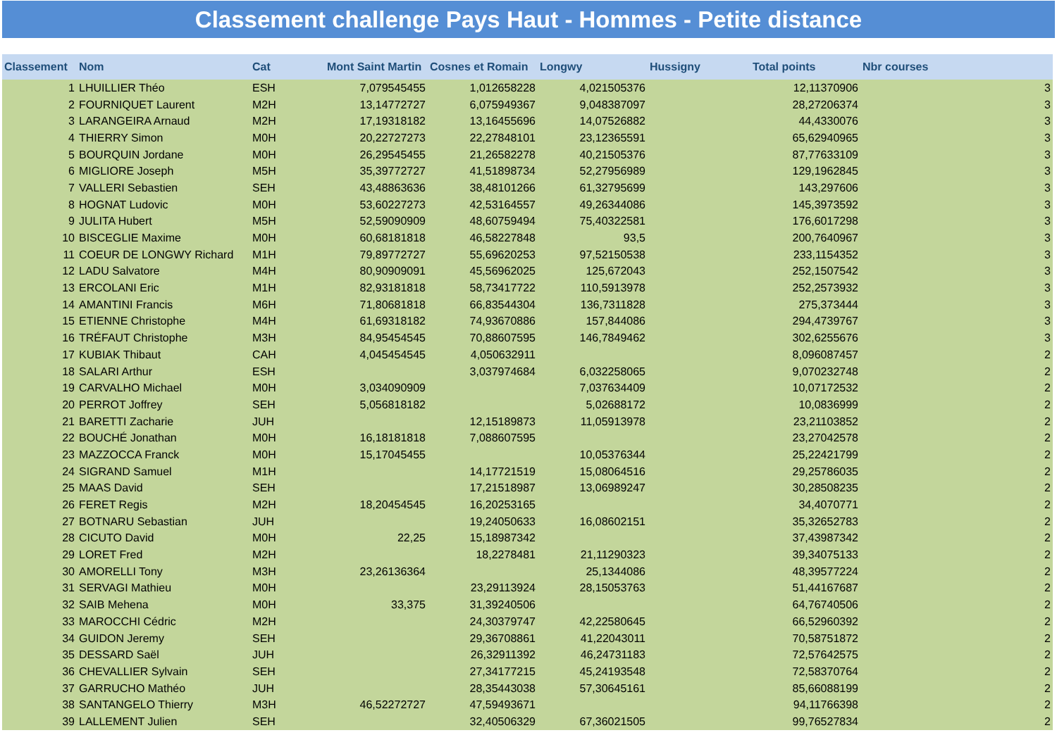Classement challenge Pays Haut - Hommes - Petite distance
| Classement | Nom | Cat | Mont Saint Martin | Cosnes et Romain | Longwy | Hussigny | Total points | Nbr courses |
| --- | --- | --- | --- | --- | --- | --- | --- | --- |
| 1 | LHUILLIER Théo | ESH | 7,079545455 | 1,012658228 | 4,021505376 | | 12,11370906 | 3 |
| 2 | FOURNIQUET Laurent | M2H | 13,14772727 | 6,075949367 | 9,048387097 | | 28,27206374 | 3 |
| 3 | LARANGEIRA Arnaud | M2H | 17,19318182 | 13,16455696 | 14,07526882 | | 44,4330076 | 3 |
| 4 | THIERRY Simon | M0H | 20,22727273 | 22,27848101 | 23,12365591 | | 65,62940965 | 3 |
| 5 | BOURQUIN Jordane | M0H | 26,29545455 | 21,26582278 | 40,21505376 | | 87,77633109 | 3 |
| 6 | MIGLIORE Joseph | M5H | 35,39772727 | 41,51898734 | 52,27956989 | | 129,1962845 | 3 |
| 7 | VALLERI Sebastien | SEH | 43,48863636 | 38,48101266 | 61,32795699 | | 143,297606 | 3 |
| 8 | HOGNAT Ludovic | M0H | 53,60227273 | 42,53164557 | 49,26344086 | | 145,3973592 | 3 |
| 9 | JULITA Hubert | M5H | 52,59090909 | 48,60759494 | 75,40322581 | | 176,6017298 | 3 |
| 10 | BISCEGLIE Maxime | M0H | 60,68181818 | 46,58227848 | 93,5 | | 200,7640967 | 3 |
| 11 | COEUR DE LONGWY Richard | M1H | 79,89772727 | 55,69620253 | 97,52150538 | | 233,1154352 | 3 |
| 12 | LADU Salvatore | M4H | 80,90909091 | 45,56962025 | 125,672043 | | 252,1507542 | 3 |
| 13 | ERCOLANI Eric | M1H | 82,93181818 | 58,73417722 | 110,5913978 | | 252,2573932 | 3 |
| 14 | AMANTINI Francis | M6H | 71,80681818 | 66,83544304 | 136,7311828 | | 275,373444 | 3 |
| 15 | ETIENNE Christophe | M4H | 61,69318182 | 74,93670886 | 157,844086 | | 294,4739767 | 3 |
| 16 | TRÉFAUT Christophe | M3H | 84,95454545 | 70,88607595 | 146,7849462 | | 302,6255676 | 3 |
| 17 | KUBIAK Thibaut | CAH | 4,045454545 | 4,050632911 | | | 8,096087457 | 2 |
| 18 | SALARI Arthur | ESH | | 3,037974684 | 6,032258065 | | 9,070232748 | 2 |
| 19 | CARVALHO Michael | M0H | 3,034090909 | | 7,037634409 | | 10,07172532 | 2 |
| 20 | PERROT Joffrey | SEH | 5,056818182 | | 5,02688172 | | 10,0836999 | 2 |
| 21 | BARETTI Zacharie | JUH | | 12,15189873 | 11,05913978 | | 23,21103852 | 2 |
| 22 | BOUCHÉ Jonathan | M0H | 16,18181818 | 7,088607595 | | | 23,27042578 | 2 |
| 23 | MAZZOCCA Franck | M0H | 15,17045455 | | 10,05376344 | | 25,22421799 | 2 |
| 24 | SIGRAND Samuel | M1H | | 14,17721519 | 15,08064516 | | 29,25786035 | 2 |
| 25 | MAAS David | SEH | | 17,21518987 | 13,06989247 | | 30,28508235 | 2 |
| 26 | FERET Regis | M2H | 18,20454545 | 16,20253165 | | | 34,4070771 | 2 |
| 27 | BOTNARU Sebastian | JUH | | 19,24050633 | 16,08602151 | | 35,32652783 | 2 |
| 28 | CICUTO David | M0H | 22,25 | 15,18987342 | | | 37,43987342 | 2 |
| 29 | LORET Fred | M2H | | 18,2278481 | 21,11290323 | | 39,34075133 | 2 |
| 30 | AMORELLI Tony | M3H | 23,26136364 | | 25,1344086 | | 48,39577224 | 2 |
| 31 | SERVAGI Mathieu | M0H | | 23,29113924 | 28,15053763 | | 51,44167687 | 2 |
| 32 | SAIB Mehena | M0H | 33,375 | 31,39240506 | | | 64,76740506 | 2 |
| 33 | MAROCCHI Cédric | M2H | | 24,30379747 | 42,22580645 | | 66,52960392 | 2 |
| 34 | GUIDON Jeremy | SEH | | 29,36708861 | 41,22043011 | | 70,58751872 | 2 |
| 35 | DESSARD Saël | JUH | | 26,32911392 | 46,24731183 | | 72,57642575 | 2 |
| 36 | CHEVALLIER Sylvain | SEH | | 27,34177215 | 45,24193548 | | 72,58370764 | 2 |
| 37 | GARRUCHO Mathéo | JUH | | 28,35443038 | 57,30645161 | | 85,66088199 | 2 |
| 38 | SANTANGELO Thierry | M3H | 46,52272727 | 47,59493671 | | | 94,11766398 | 2 |
| 39 | LALLEMENT Julien | SEH | | 32,40506329 | 67,36021505 | | 99,76527834 | 2 |